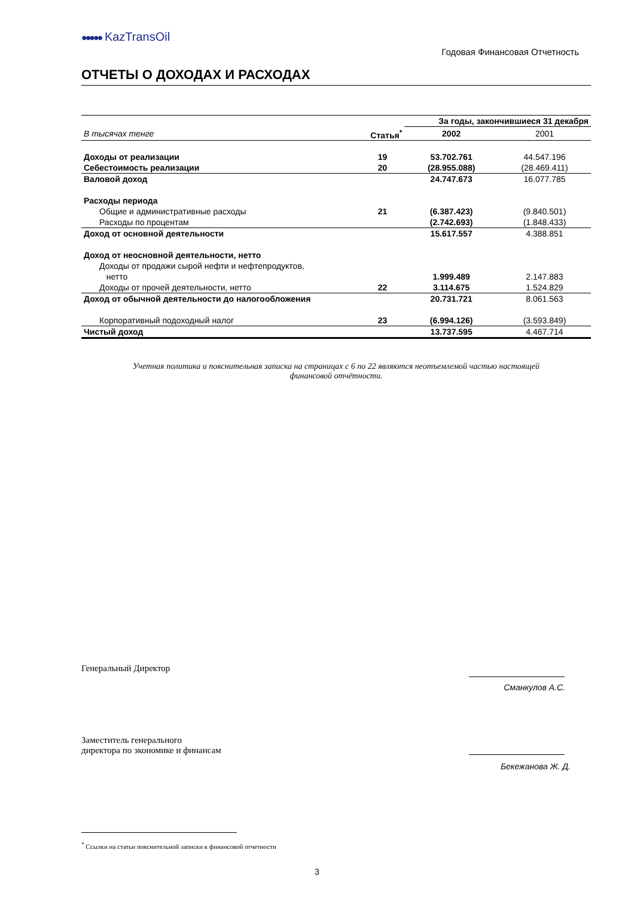●●●●● KazTransOil
Годовая Финансовая Отчетность
ОТЧЕТЫ О ДОХОДАХ И РАСХОДАХ
| | | За годы, закончившиеся 31 декабря | |
| В тысячах тенге | Статья<sup>*</sup> | 2002 | 2001 |
| Доходы от реализации | 19 | 53.702.761 | 44.547.196 |
| Себестоимость реализации | 20 | (28.955.088) | (28.469.411) |
| Валовой доход | | 24.747.673 | 16.077.785 |
| Расходы периода | | | |
| Общие и административные расходы | 21 | (6.387.423) | (9.840.501) |
| Расходы по процентам | | (2.742.693) | (1.848.433) |
| Доход от основной деятельности | | 15.617.557 | 4.388.851 |
| Доход от неосновной деятельности, нетто | | | |
| Доходы от продажи сырой нефти и нефтепродуктов, нетто | | 1.999.489 | 2.147.883 |
| Доходы от прочей деятельности, нетто | 22 | 3.114.675 | 1.524.829 |
| Доход от обычной деятельности до налогообложения | | 20.731.721 | 8.061.563 |
| Корпоративный подоходный налог | 23 | (6.994.126) | (3.593.849) |
| Чистый доход | | 13.737.595 | 4.467.714 |
Учетная политика и пояснительная записка на страницах с 6 по 22 являются неотъемлемой частью настоящей
финансовой отчётности.
Генеральный Директор
Сманкулов А.С.
Заместитель генерального
директора по экономике и финансам
Бекежанова Ж. Д.
<sup>*</sup> Ссылки на статьи пояснительной записки к финансовой отчетности
3